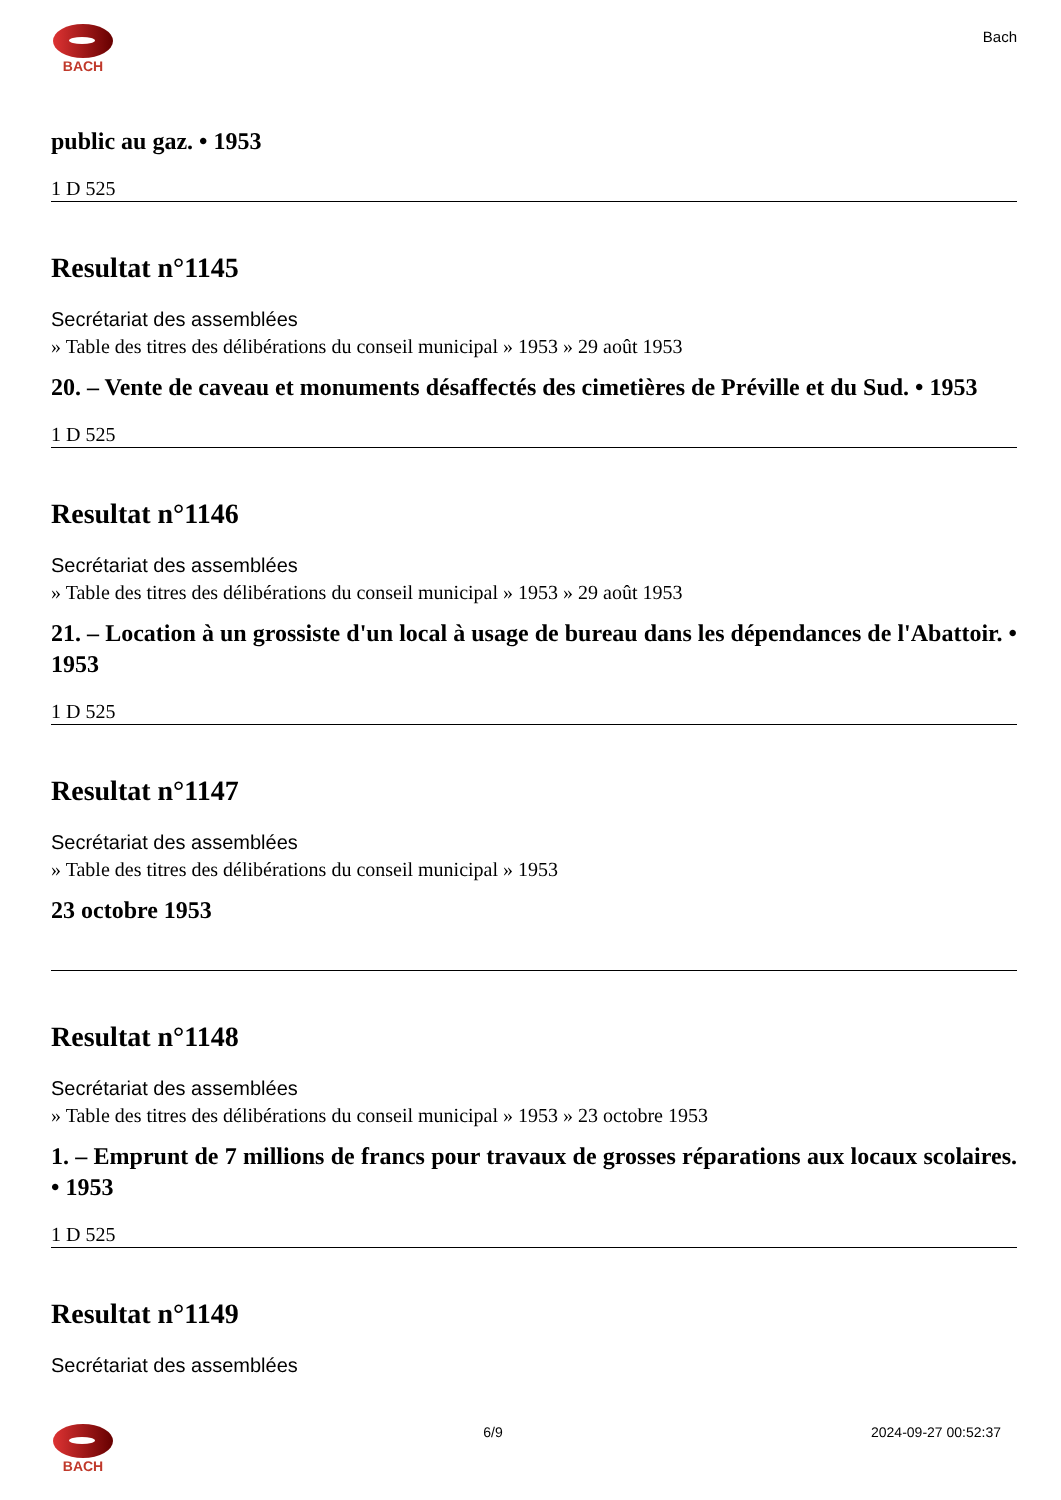BACH
Bach
public au gaz. • 1953
1 D 525
Resultat n°1145
Secrétariat des assemblées
» Table des titres des délibérations du conseil municipal » 1953 » 29 août 1953
20. – Vente de caveau et monuments désaffectés des cimetières de Préville et du Sud. • 1953
1 D 525
Resultat n°1146
Secrétariat des assemblées
» Table des titres des délibérations du conseil municipal » 1953 » 29 août 1953
21. – Location à un grossiste d'un local à usage de bureau dans les dépendances de l'Abattoir. • 1953
1 D 525
Resultat n°1147
Secrétariat des assemblées
» Table des titres des délibérations du conseil municipal » 1953
23 octobre 1953
Resultat n°1148
Secrétariat des assemblées
» Table des titres des délibérations du conseil municipal » 1953 » 23 octobre 1953
1. – Emprunt de 7 millions de francs pour travaux de grosses réparations aux locaux scolaires. • 1953
1 D 525
Resultat n°1149
Secrétariat des assemblées
BACH 6/9 2024-09-27 00:52:37